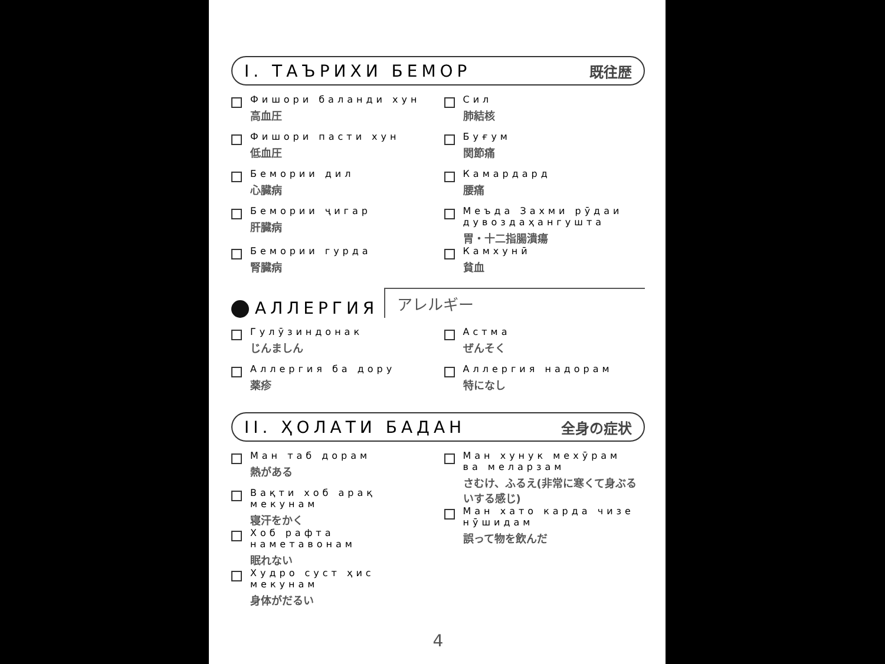I. ТАЪРИХИ БЕМОР 既往歴
Фишори баланди хун
高血圧
Сил
肺結核
Фишори пасти хун
低血圧
Буғум
関節痛
Бемории дил
心臓病
Камардард
腰痛
Бемории ҷигар
肝臓病
Меъда Захми рӯдаи дувоздаҳангушта
胃・十二指腸潰瘍
Бемории гурда
腎臓病
Камхунӣ
貧血
АЛЛЕРГИЯ アレルギー
Гулӯзиндонак
じんましん
Астма
ぜんそく
Аллергия ба дору
薬疹
Аллергия надорам
特になし
II. ҲОЛАТИ БАДАН 全身の症状
Ман таб дорам
熱がある
Вақти хоб арақ мекунам
寝汗をかく
Хоб рафта наметавонам
眠れない
Худро суст ҳис мекунам
身体がだるい
Ман хунук мехӯрам ва меларзам
さむけ、ふるえ(非常に寒くて身ぶるいする感じ)
Ман хато карда чизе нӯшидам
誤って物を飲んだ
4